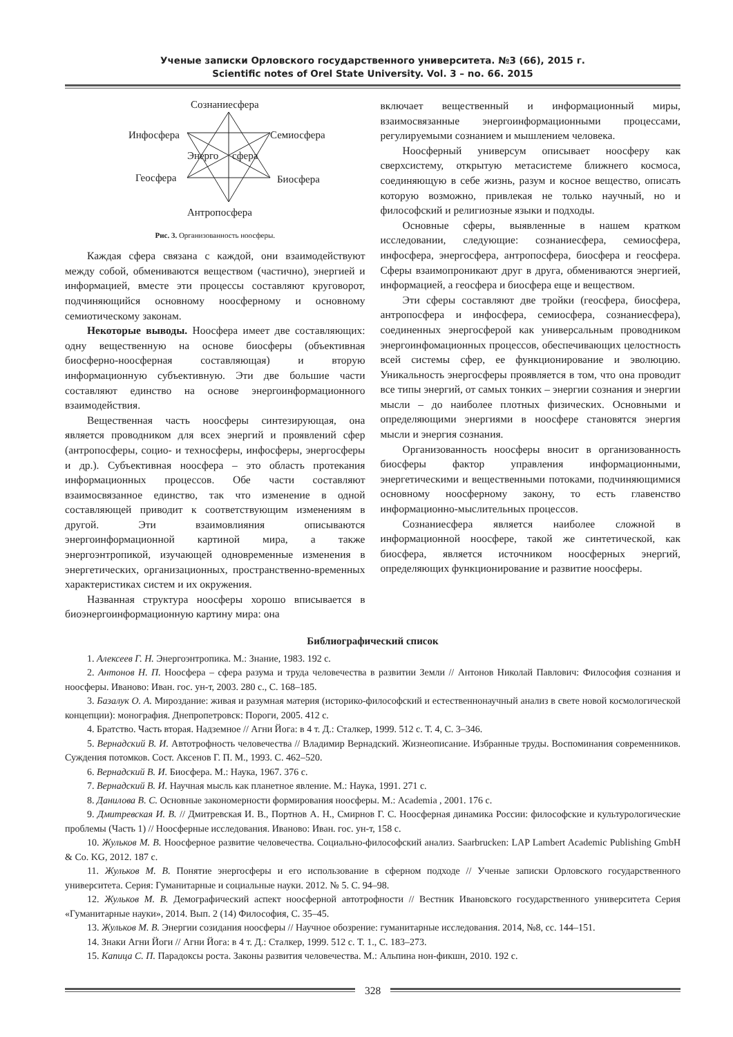Ученые записки Орловского государственного университета. №3 (66), 2015 г.
Scientific notes of Orel State University. Vol. 3 – no. 66. 2015
Сознаниесфера
Инфосфера
Семиосфера
Энерго
сфера
Геосфера
Биосфера
Антропосфера
Рис. 3. Организованность ноосферы.
Каждая сфера связана с каждой, они взаимодействуют между собой, обмениваются веществом (частично), энергией и информацией, вместе эти процессы составляют круговорот, подчиняющийся основному ноосферному и основному семиотическому законам.
Некоторые выводы. Ноосфера имеет две составляющих: одну вещественную на основе биосферы (объективная биосферно-ноосферная составляющая) и вторую информационную субъективную. Эти две большие части составляют единство на основе энергоинформационного взаимодействия.
Вещественная часть ноосферы синтезирующая, она является проводником для всех энергий и проявлений сфер (антропосферы, социо- и техносферы, инфосферы, энергосферы и др.). Субъективная ноосфера – это область протекания информационных процессов. Обе части составляют взаимосвязанное единство, так что изменение в одной составляющей приводит к соответствующим изменениям в другой. Эти взаимовлияния описываются энергоинформационной картиной мира, а также энергоэнтропикой, изучающей одновременные изменения в энергетических, организационных, пространственно-временных характеристиках систем и их окружения.
Названная структура ноосферы хорошо вписывается в биоэнергоинформационную картину мира: она
включает вещественный и информационный миры, взаимосвязанные энергоинформационными процессами, регулируемыми сознанием и мышлением человека.
Ноосферный универсум описывает ноосферу как сверхсистему, открытую метасистеме ближнего космоса, соединяющую в себе жизнь, разум и косное вещество, описать которую возможно, привлекая не только научный, но и философский и религиозные языки и подходы.
Основные сферы, выявленные в нашем кратком исследовании, следующие: сознаниесфера, семиосфера, инфосфера, энергосфера, антропосфера, биосфера и геосфера. Сферы взаимопроникают друг в друга, обмениваются энергией, информацией, а геосфера и биосфера еще и веществом.
Эти сферы составляют две тройки (геосфера, биосфера, антропосфера и инфосфера, семиосфера, сознаниесфера), соединенных энергосферой как универсальным проводником энергоинфомационных процессов, обеспечивающих целостность всей системы сфер, ее функционирование и эволюцию. Уникальность энергосферы проявляется в том, что она проводит все типы энергий, от самых тонких – энергии сознания и энергии мысли – до наиболее плотных физических. Основными и определяющими энергиями в ноосфере становятся энергия мысли и энергия сознания.
Организованность ноосферы вносит в организованность биосферы фактор управления информационными, энергетическими и вещественными потоками, подчиняющимися основному ноосферному закону, то есть главенство информационно-мыслительных процессов.
Сознаниесфера является наиболее сложной в информационной ноосфере, такой же синтетической, как биосфера, является источником ноосферных энергий, определяющих функционирование и развитие ноосферы.
Библиографический список
1. Алексеев Г. Н. Энергоэнтропика. М.: Знание, 1983. 192 с.
2. Антонов Н. П. Ноосфера – сфера разума и труда человечества в развитии Земли // Антонов Николай Павлович: Философия сознания и ноосферы. Иваново: Иван. гос. ун-т, 2003. 280 с., С. 168–185.
3. Базалук О. А. Мироздание: живая и разумная материя (историко-философский и естественнонаучный анализ в свете новой космологической концепции): монография. Днепропетровск: Пороги, 2005. 412 с.
4. Братство. Часть вторая. Надземное // Агни Йога: в 4 т. Д.: Сталкер, 1999. 512 с. Т. 4, С. 3–346.
5. Вернадский В. И. Автотрофность человечества // Владимир Вернадский. Жизнеописание. Избранные труды. Воспоминания современников. Суждения потомков. Сост. Аксенов Г. П. М., 1993. С. 462–520.
6. Вернадский В. И. Биосфера. М.: Наука, 1967. 376 с.
7. Вернадский В. И. Научная мысль как планетное явление. М.: Наука, 1991. 271 с.
8. Данилова В. С. Основные закономерности формирования ноосферы. М.: Academia , 2001. 176 с.
9. Дмитревская И. В. // Дмитревская И. В., Портнов А. Н., Смирнов Г. С. Ноосферная динамика России: философские и культурологические проблемы (Часть 1) // Ноосферные исследования. Иваново: Иван. гос. ун-т, 158 с.
10. Жульков М. В. Ноосферное развитие человечества. Социально-философский анализ. Saarbrucken: LAP Lambert Academic Publishing GmbH & Co. KG, 2012. 187 с.
11. Жульков М. В. Понятие энергосферы и его использование в сферном подходе // Ученые записки Орловского государственного университета. Серия: Гуманитарные и социальные науки. 2012. № 5. С. 94–98.
12. Жульков М. В. Демографический аспект ноосферной автотрофности // Вестник Ивановского государственного университета Серия «Гуманитарные науки», 2014. Вып. 2 (14) Философия, С. 35–45.
13. Жульков М. В. Энергии созидания ноосферы // Научное обозрение: гуманитарные исследования. 2014, №8, сс. 144–151.
14. Знаки Агни Йоги // Агни Йога: в 4 т. Д.: Сталкер, 1999. 512 с. Т. 1., С. 183–273.
15. Капица С. П. Парадоксы роста. Законы развития человечества. М.: Альпина нон-фикшн, 2010. 192 с.
328